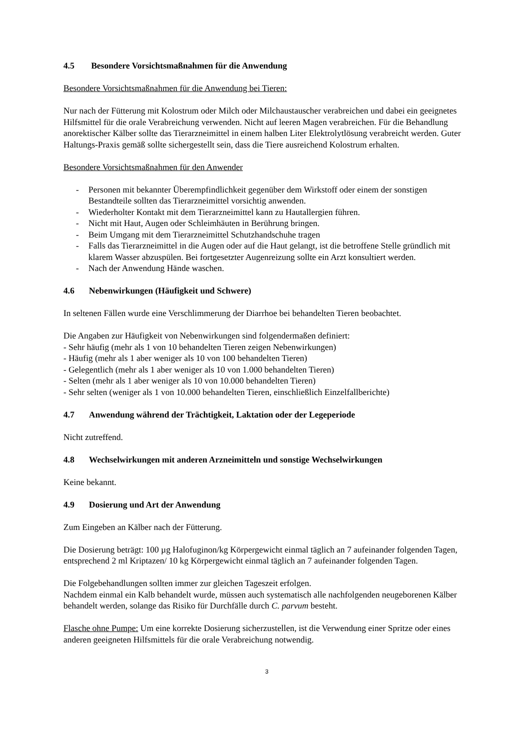4.5 Besondere Vorsichtsmaßnahmen für die Anwendung
Besondere Vorsichtsmaßnahmen für die Anwendung bei Tieren:
Nur nach der Fütterung mit Kolostrum oder Milch oder Milchaustauscher verabreichen und dabei ein geeignetes Hilfsmittel für die orale Verabreichung verwenden. Nicht auf leeren Magen verabreichen. Für die Behandlung anorektischer Kälber sollte das Tierarzneimittel in einem halben Liter Elektrolytlösung verabreicht werden. Guter Haltungs-Praxis gemäß sollte sichergestellt sein, dass die Tiere ausreichend Kolostrum erhalten.
Besondere Vorsichtsmaßnahmen für den Anwender
- Personen mit bekannter Überempfindlichkeit gegenüber dem Wirkstoff oder einem der sonstigen Bestandteile sollten das Tierarzneimittel vorsichtig anwenden.
- Wiederholter Kontakt mit dem Tierarzneimittel kann zu Hautallergien führen.
- Nicht mit Haut, Augen oder Schleimhäuten in Berührung bringen.
- Beim Umgang mit dem Tierarzneimittel Schutzhandschuhe tragen
- Falls das Tierarzneimittel in die Augen oder auf die Haut gelangt, ist die betroffene Stelle gründlich mit klarem Wasser abzuspülen. Bei fortgesetzter Augenreizung sollte ein Arzt konsultiert werden.
- Nach der Anwendung Hände waschen.
4.6 Nebenwirkungen (Häufigkeit und Schwere)
In seltenen Fällen wurde eine Verschlimmerung der Diarrhoe bei behandelten Tieren beobachtet.
Die Angaben zur Häufigkeit von Nebenwirkungen sind folgendermaßen definiert:
- Sehr häufig (mehr als 1 von 10 behandelten Tieren zeigen Nebenwirkungen)
- Häufig (mehr als 1 aber weniger als 10 von 100 behandelten Tieren)
- Gelegentlich (mehr als 1 aber weniger als 10 von 1.000 behandelten Tieren)
- Selten (mehr als 1 aber weniger als 10 von 10.000 behandelten Tieren)
- Sehr selten (weniger als 1 von 10.000 behandelten Tieren, einschließlich Einzelfallberichte)
4.7 Anwendung während der Trächtigkeit, Laktation oder der Legeperiode
Nicht zutreffend.
4.8 Wechselwirkungen mit anderen Arzneimitteln und sonstige Wechselwirkungen
Keine bekannt.
4.9 Dosierung und Art der Anwendung
Zum Eingeben an Kälber nach der Fütterung.
Die Dosierung beträgt: 100 µg Halofuginon/kg Körpergewicht einmal täglich an 7 aufeinander folgenden Tagen, entsprechend 2 ml Kriptazen/ 10 kg Körpergewicht einmal täglich an 7 aufeinander folgenden Tagen.
Die Folgebehandlungen sollten immer zur gleichen Tageszeit erfolgen.
Nachdem einmal ein Kalb behandelt wurde, müssen auch systematisch alle nachfolgenden neugeborenen Kälber behandelt werden, solange das Risiko für Durchfälle durch C. parvum besteht.
Flasche ohne Pumpe: Um eine korrekte Dosierung sicherzustellen, ist die Verwendung einer Spritze oder eines anderen geeigneten Hilfsmittels für die orale Verabreichung notwendig.
3